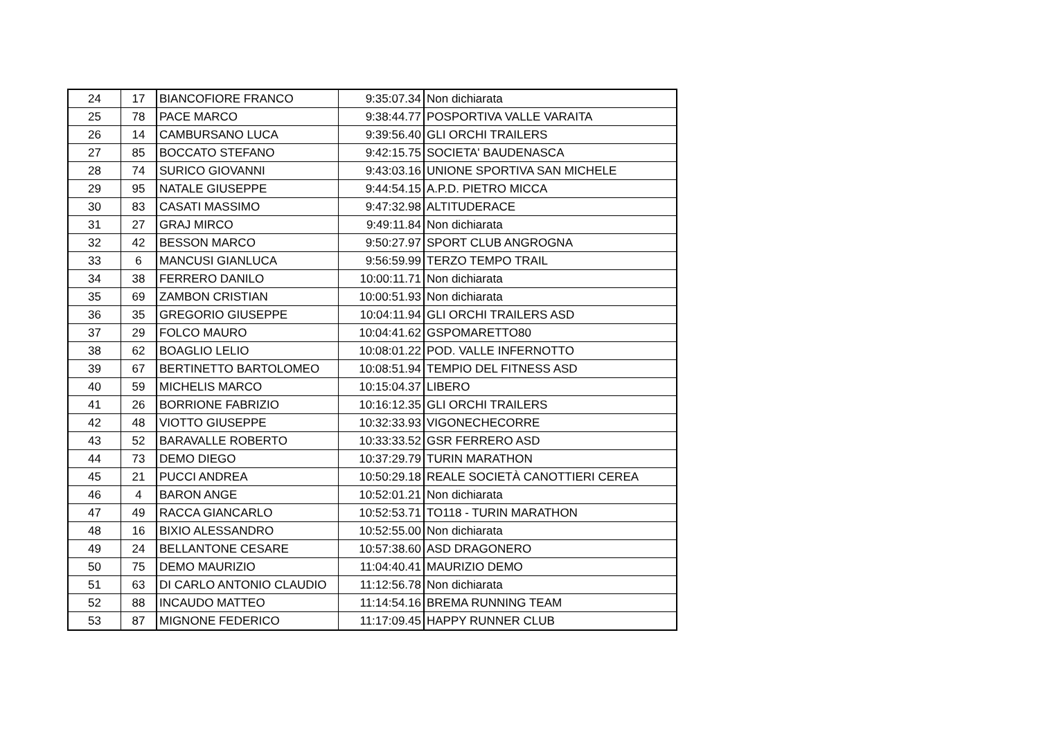| 24 | 17 | BIANCOFIORE FRANCO | 9:35:07.34 | Non dichiarata |
| 25 | 78 | PACE MARCO | 9:38:44.77 | POSPORTIVA VALLE VARAITA |
| 26 | 14 | CAMBURSANO LUCA | 9:39:56.40 | GLI ORCHI TRAILERS |
| 27 | 85 | BOCCATO STEFANO | 9:42:15.75 | SOCIETA' BAUDENASCA |
| 28 | 74 | SURICO GIOVANNI | 9:43:03.16 | UNIONE SPORTIVA SAN MICHELE |
| 29 | 95 | NATALE GIUSEPPE | 9:44:54.15 | A.P.D. PIETRO MICCA |
| 30 | 83 | CASATI MASSIMO | 9:47:32.98 | ALTITUDERACE |
| 31 | 27 | GRAJ MIRCO | 9:49:11.84 | Non dichiarata |
| 32 | 42 | BESSON MARCO | 9:50:27.97 | SPORT CLUB ANGROGNA |
| 33 | 6 | MANCUSI GIANLUCA | 9:56:59.99 | TERZO TEMPO TRAIL |
| 34 | 38 | FERRERO DANILO | 10:00:11.71 | Non dichiarata |
| 35 | 69 | ZAMBON CRISTIAN | 10:00:51.93 | Non dichiarata |
| 36 | 35 | GREGORIO GIUSEPPE | 10:04:11.94 | GLI ORCHI TRAILERS ASD |
| 37 | 29 | FOLCO MAURO | 10:04:41.62 | GSPOMARETTO80 |
| 38 | 62 | BOAGLIO LELIO | 10:08:01.22 | POD. VALLE INFERNOTTO |
| 39 | 67 | BERTINETTO BARTOLOMEO | 10:08:51.94 | TEMPIO DEL FITNESS ASD |
| 40 | 59 | MICHELIS MARCO | 10:15:04.37 | LIBERO |
| 41 | 26 | BORRIONE FABRIZIO | 10:16:12.35 | GLI ORCHI TRAILERS |
| 42 | 48 | VIOTTO GIUSEPPE | 10:32:33.93 | VIGONECHECORRE |
| 43 | 52 | BARAVALLE ROBERTO | 10:33:33.52 | GSR FERRERO ASD |
| 44 | 73 | DEMO DIEGO | 10:37:29.79 | TURIN MARATHON |
| 45 | 21 | PUCCI ANDREA | 10:50:29.18 | REALE SOCIETÀ CANOTTIERI CEREA |
| 46 | 4 | BARON ANGE | 10:52:01.21 | Non dichiarata |
| 47 | 49 | RACCA GIANCARLO | 10:52:53.71 | TO118 - TURIN MARATHON |
| 48 | 16 | BIXIO ALESSANDRO | 10:52:55.00 | Non dichiarata |
| 49 | 24 | BELLANTONE CESARE | 10:57:38.60 | ASD DRAGONERO |
| 50 | 75 | DEMO MAURIZIO | 11:04:40.41 | MAURIZIO DEMO |
| 51 | 63 | DI CARLO ANTONIO CLAUDIO | 11:12:56.78 | Non dichiarata |
| 52 | 88 | INCAUDO MATTEO | 11:14:54.16 | BREMA RUNNING TEAM |
| 53 | 87 | MIGNONE FEDERICO | 11:17:09.45 | HAPPY RUNNER CLUB |